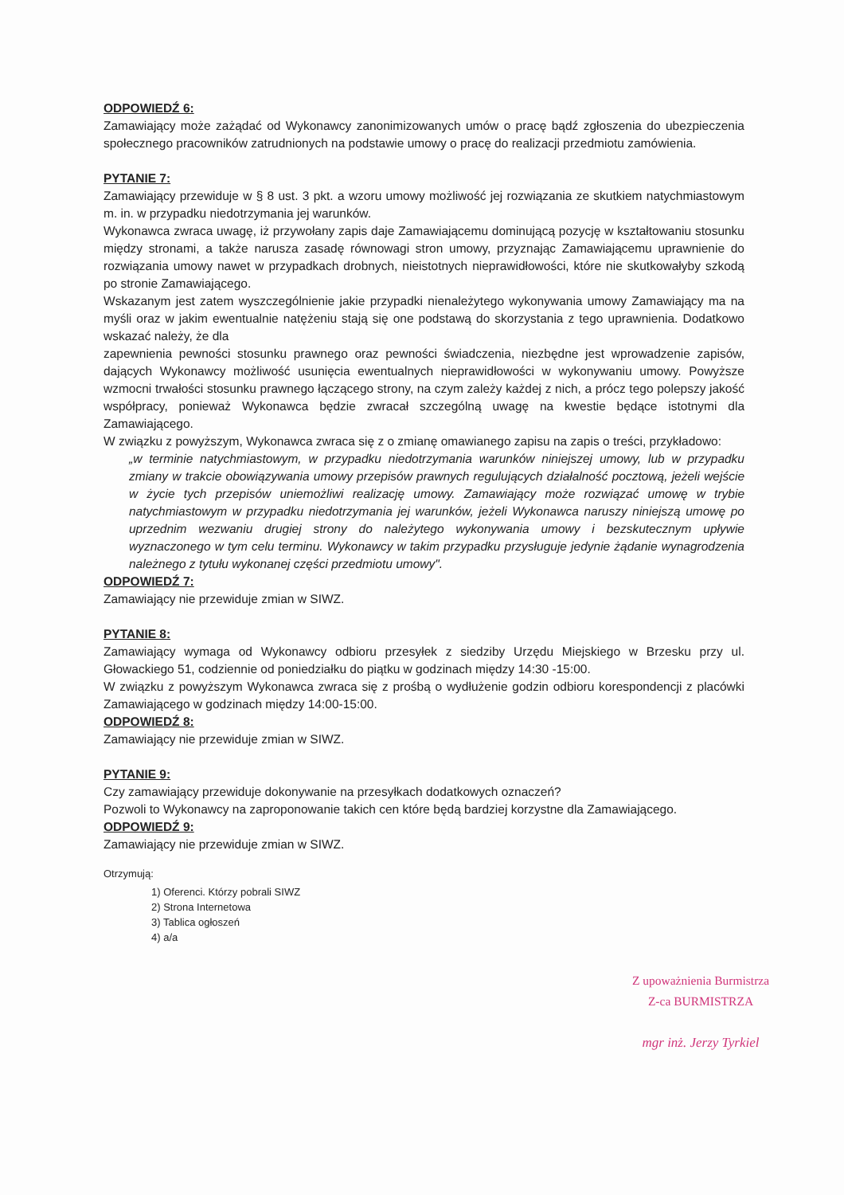ODPOWIEDŹ 6:
Zamawiający może zażądać od Wykonawcy zanonimizowanych umów o pracę bądź zgłoszenia do ubezpieczenia społecznego pracowników zatrudnionych na podstawie umowy o pracę do realizacji przedmiotu zamówienia.
PYTANIE 7:
Zamawiający przewiduje w § 8 ust. 3 pkt. a wzoru umowy możliwość jej rozwiązania ze skutkiem natychmiastowym m. in. w przypadku niedotrzymania jej warunków.
Wykonawca zwraca uwagę, iż przywołany zapis daje Zamawiającemu dominującą pozycję w kształtowaniu stosunku między stronami, a także narusza zasadę równowagi stron umowy, przyznając Zamawiającemu uprawnienie do rozwiązania umowy nawet w przypadkach drobnych, nieistotnych nieprawidłowości, które nie skutkowałyby szkodą po stronie Zamawiającego.
Wskazanym jest zatem wyszczególnienie jakie przypadki nienależytego wykonywania umowy Zamawiający ma na myśli oraz w jakim ewentualnie natężeniu stają się one podstawą do skorzystania z tego uprawnienia. Dodatkowo wskazać należy, że dla
zapewnienia pewności stosunku prawnego oraz pewności świadczenia, niezbędne jest wprowadzenie zapisów, dających Wykonawcy możliwość usunięcia ewentualnych nieprawidłowości w wykonywaniu umowy. Powyższe wzmocni trwałości stosunku prawnego łączącego strony, na czym zależy każdej z nich, a prócz tego polepszy jakość współpracy, ponieważ Wykonawca będzie zwracał szczególną uwagę na kwestie będące istotnymi dla Zamawiającego.
W związku z powyższym, Wykonawca zwraca się z o zmianę omawianego zapisu na zapis o treści, przykładowo:
„w terminie natychmiastowym, w przypadku niedotrzymania warunków niniejszej umowy, lub w przypadku zmiany w trakcie obowiązywania umowy przepisów prawnych regulujących działalność pocztową, jeżeli wejście w życie tych przepisów uniemożliwi realizację umowy. Zamawiający może rozwiązać umowę w trybie natychmiastowym w przypadku niedotrzymania jej warunków, jeżeli Wykonawca naruszy niniejszą umowę po uprzednim wezwaniu drugiej strony do należytego wykonywania umowy i bezskutecznym upływie wyznaczonego w tym celu terminu. Wykonawcy w takim przypadku przysługuje jedynie żądanie wynagrodzenia należnego z tytułu wykonanej części przedmiotu umowy".
ODPOWIEDŹ 7:
Zamawiający nie przewiduje zmian w SIWZ.
PYTANIE 8:
Zamawiający wymaga od Wykonawcy odbioru przesyłek z siedziby Urzędu Miejskiego w Brzesku przy ul. Głowackiego 51, codziennie od poniedziałku do piątku w godzinach między 14:30 -15:00.
W związku z powyższym Wykonawca zwraca się z prośbą o wydłużenie godzin odbioru korespondencji z placówki Zamawiającego w godzinach między 14:00-15:00.
ODPOWIEDŹ 8:
Zamawiający nie przewiduje zmian w SIWZ.
PYTANIE 9:
Czy zamawiający przewiduje dokonywanie na przesyłkach dodatkowych oznaczeń?
Pozwoli to Wykonawcy na zaproponowanie takich cen które będą bardziej korzystne dla Zamawiającego.
ODPOWIEDŹ 9:
Zamawiający nie przewiduje zmian w SIWZ.
Otrzymują:
1) Oferenci. Którzy pobrali SIWZ
2) Strona Internetowa
3) Tablica ogłoszeń
4) a/a
Z upoważnienia Burmistrza
Z-ca BURMISTRZA
mgr inż. Jerzy Tyrkiel